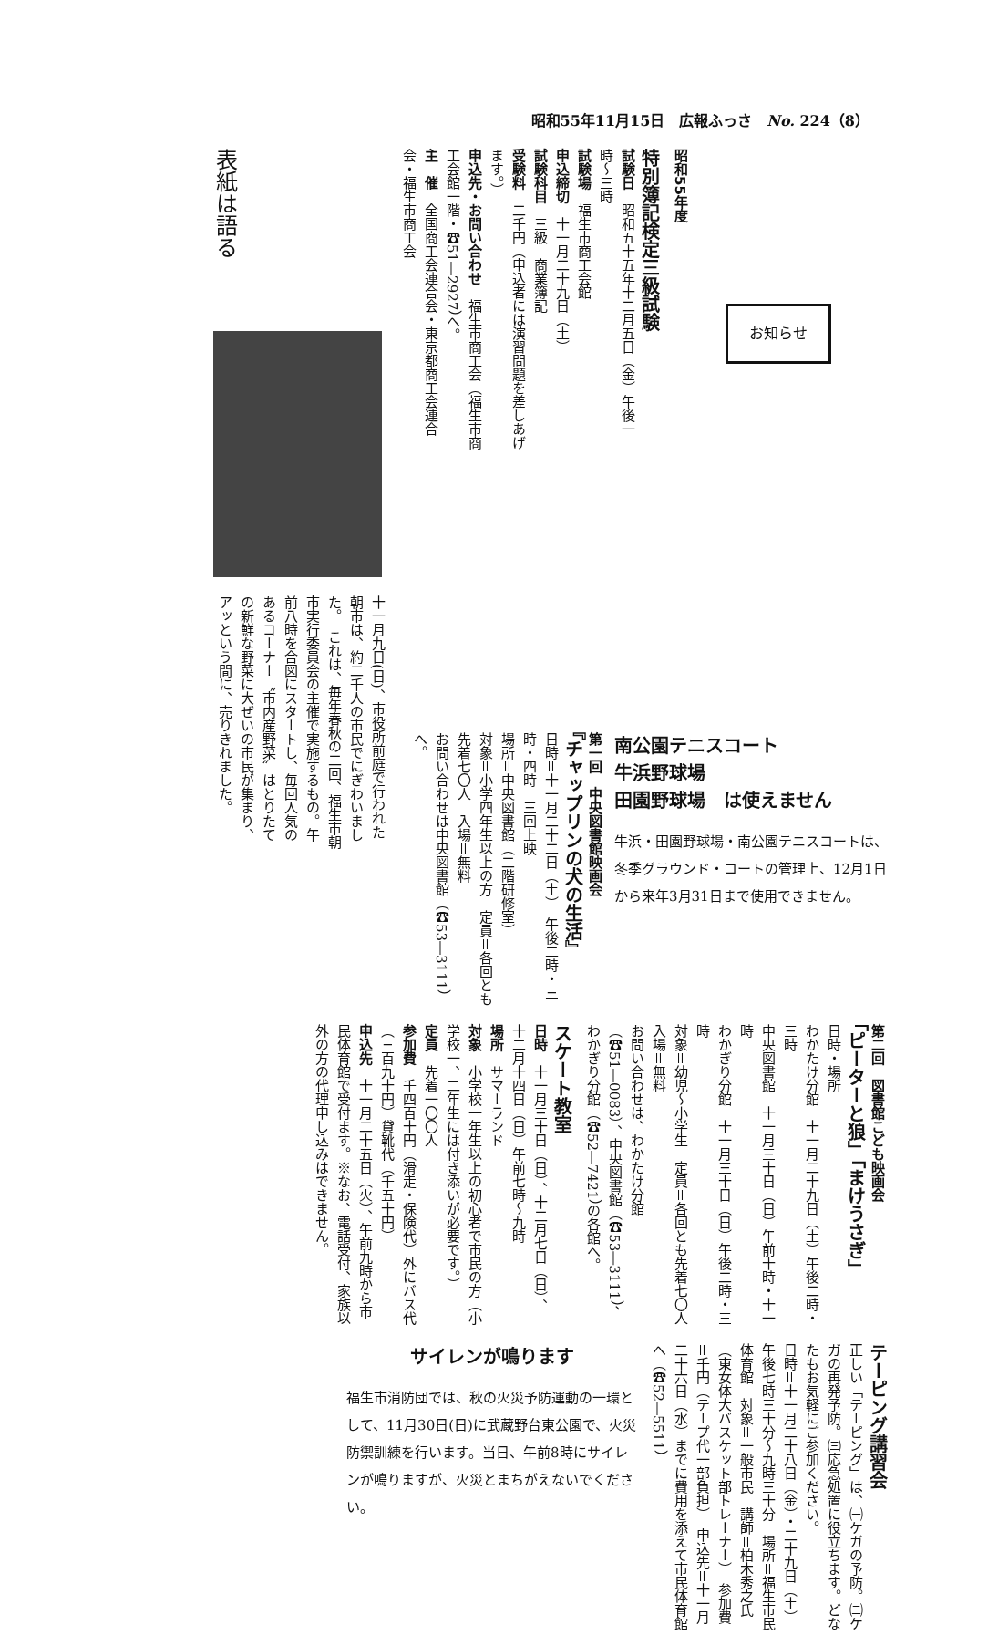昭和55年11月15日　広報ふっさ　No. 224（8）
昭和55年度
お知らせ
特別簿記検定三級試験
試験日　昭和五十五年十二月五日（金）午後一時〜三時
試験場　福生市商工会館
申込締切　十一月二十九日（土）
試験科目　三級　商業簿記
受験料　二千円（申込者には演習問題を差しあげます。）
申込先・お問い合わせ　福生市商工会（福生市商工会館一階・☎51―2927）へ。
主　催　全国商工会連合会・東京都商工会連合会・福生市商工会
表紙は語る
十一月九日(日)、市役所前庭で行われた朝市は、約二千人の市民でにぎわいました。　これは、毎年春秋の二回、福生市朝市実行委員会の主催で実施するもの。午前八時を合図にスタートし、毎回人気のあるコーナー〝市内産野菜〟はとりたての新鮮な野菜に大ぜいの市民が集まり、アッという間に、売りきれました。
南公園テニスコート
牛浜野球場
田園野球場　は使えません
牛浜・田園野球場・南公園テニスコートは、冬季グラウンド・コートの管理上、12月1日から来年3月31日まで使用できません。
第一回　中央図書館映画会
『チャップリンの犬の生活』
日時＝十一月二十二日（土）　午後二時・三時・四時　三回上映
場所＝中央図書館（二階研修室）
対象＝小学四年生以上の方　定員＝各回とも先着七〇人　入場＝無料
お問い合わせは中央図書館（☎53―3111）へ。
第二回　図書館こども映画会
「ピーターと狼」「まけうさぎ」
日時・場所
わかたけ分館　十一月二十九日（土）午後二時・三時
中央図書館　十一月三十日（日）午前十時・十一時
わかぎり分館　十一月三十日（日）午後二時・三時
対象＝幼児〜小学生　定員＝各回とも先着七〇人　入場＝無料
お問い合わせは、わかたけ分館（☎51―0083）、中央図書館（☎53―3111）、わかぎり分館（☎52―7421）の各館へ。
スケート教室
日時　十一月三十日（日）、十二月七日（日）、十二月十四日（日）午前七時〜九時
場所　サマーランド
対象　小学校一年生以上の初心者で市民の方（小学校一、二年生には付き添いが必要です。）
定員　先着一〇〇人
参加費　千四百十円（滑走・保険代）外にバス代（三百九十円）貸靴代（千五十円）
申込先　十一月二十五日（火）、午前九時から市民体育館で受付ます。※なお、電話受付、家族以外の方の代理申し込みはできません。
テーピング講習会
正しい「テーピング」は、㈠ケガの予防。㈡ケガの再発予防。㈢応急処置に役立ちます。どなたもお気軽にご参加ください。
日時＝十一月二十八日（金）・二十九日（土）　午後七時三十分〜九時三十分　場所＝福生市民体育館　対象＝一般市民　講師＝柏木秀之氏（東女体大バスケット部トレーナー）　参加費＝千円（テープ代一部負担）　申込先＝十一月二十六日（水）までに費用を添えて市民体育館へ（☎52―5511）
サイレンが鳴ります
福生市消防団では、秋の火災予防運動の一環として、11月30日(日)に武蔵野台東公園で、火災防禦訓練を行います。当日、午前8時にサイレンが鳴りますが、火災とまちがえないでください。